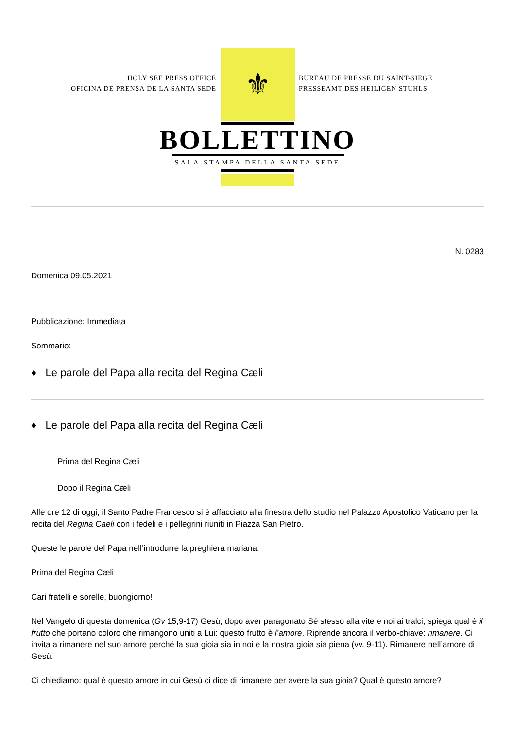HOLY SEE PRESS OFFICE
OFICINA DE PRENSA DE LA SANTA SEDE
⚜
BUREAU DE PRESSE DU SAINT-SIEGE
PRESSEAMT DES HEILIGEN STUHLS
BOLLETTINO
SALA STAMPA DELLA SANTA SEDE
N. 0283
Domenica 09.05.2021
Pubblicazione: Immediata
Sommario:
♦ Le parole del Papa alla recita del Regina Cæli
♦ Le parole del Papa alla recita del Regina Cæli
Prima del Regina Cæli
Dopo il Regina Cæli
Alle ore 12 di oggi, il Santo Padre Francesco si è affacciato alla finestra dello studio nel Palazzo Apostolico Vaticano per la recita del Regina Caeli con i fedeli e i pellegrini riuniti in Piazza San Pietro.
Queste le parole del Papa nell’introdurre la preghiera mariana:
Prima del Regina Cæli
Cari fratelli e sorelle, buongiorno!
Nel Vangelo di questa domenica (Gv 15,9-17) Gesù, dopo aver paragonato Sé stesso alla vite e noi ai tralci, spiega qual è il frutto che portano coloro che rimangono uniti a Lui: questo frutto è l’amore. Riprende ancora il verbo-chiave: rimanere. Ci invita a rimanere nel suo amore perché la sua gioia sia in noi e la nostra gioia sia piena (vv. 9-11). Rimanere nell’amore di Gesù.
Ci chiediamo: qual è questo amore in cui Gesù ci dice di rimanere per avere la sua gioia? Qual è questo amore?